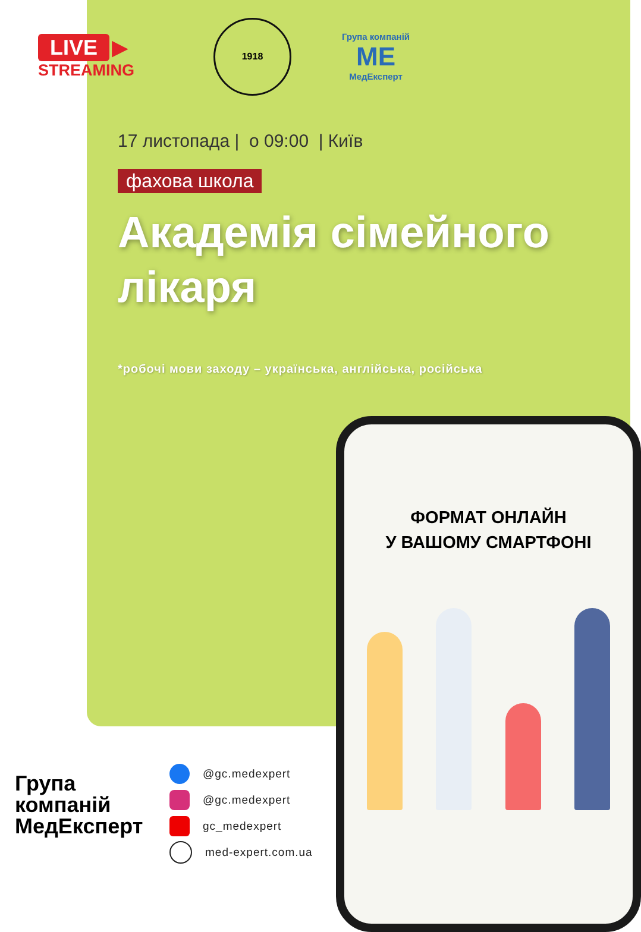LIVE ▶
STREAMING
1918
Група компаній
МЕ
МедЕксперт
17 листопада | о 09:00 | Київ
фахова школа
Академія сімейного лікаря
*робочі мови заходу – українська, англійська, російська
ФОРМАТ ОНЛАЙН
У ВАШОМУ СМАРТФОНІ
Група компаній МедЕксперт
@gc.medexpert
@gc.medexpert
gc_medexpert
med-expert.com.ua